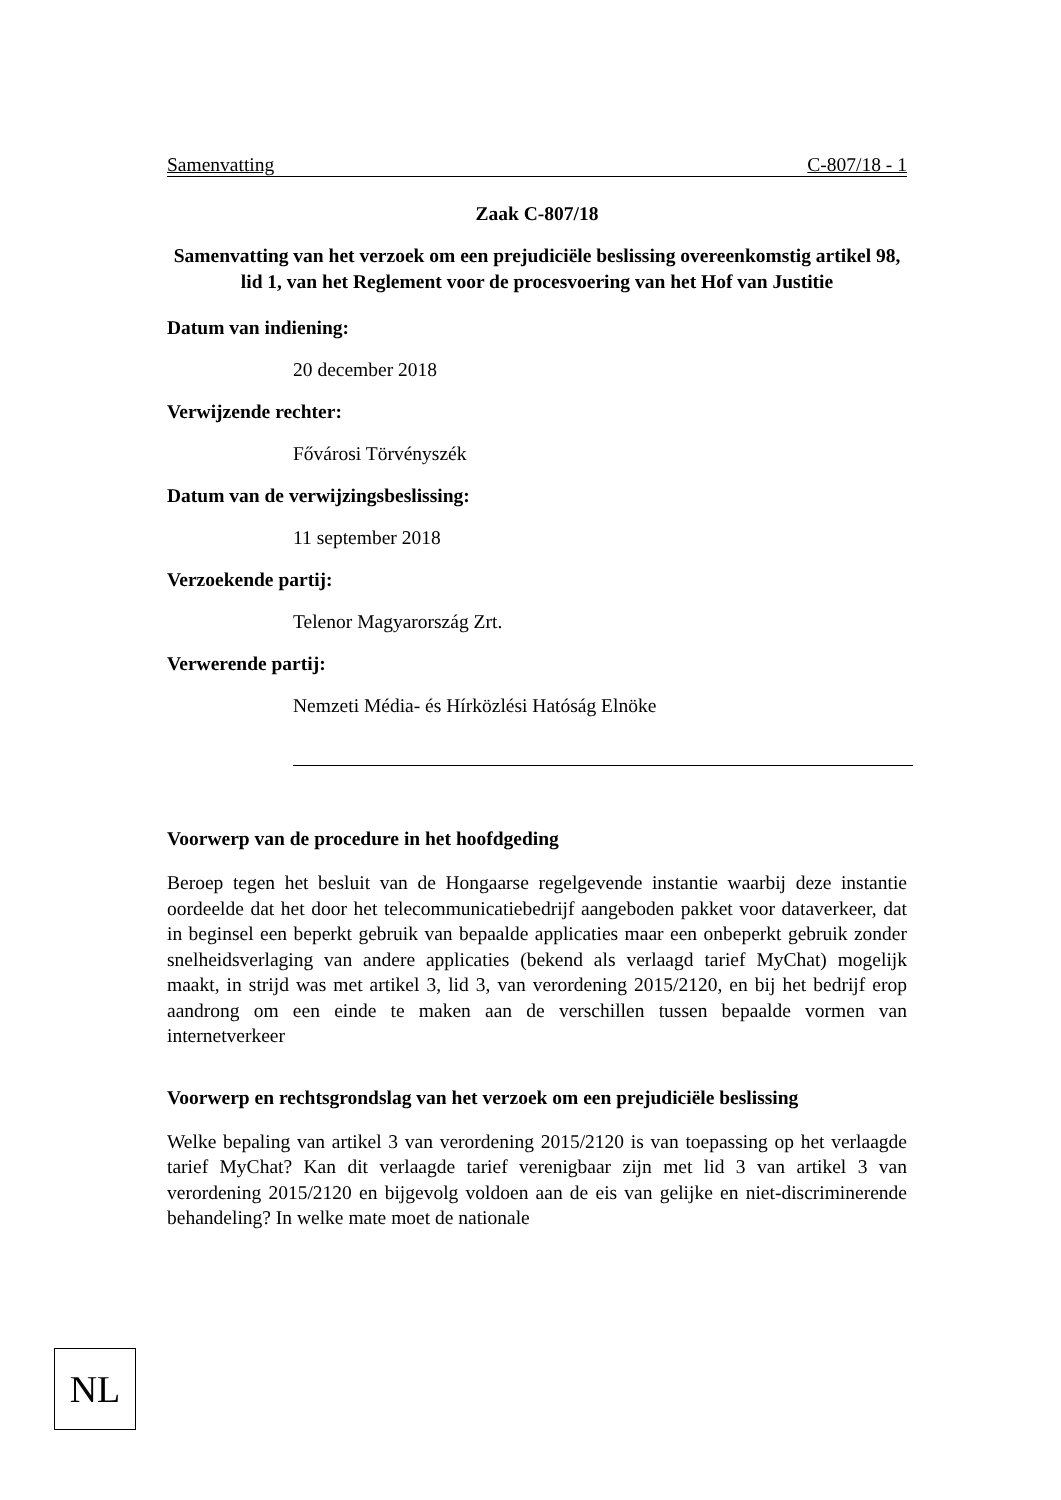Samenvatting C-807/18 - 1
Zaak C-807/18
Samenvatting van het verzoek om een prejudiciële beslissing overeenkomstig artikel 98, lid 1, van het Reglement voor de procesvoering van het Hof van Justitie
Datum van indiening:
20 december 2018
Verwijzende rechter:
Fővárosi Törvényszék
Datum van de verwijzingsbeslissing:
11 september 2018
Verzoekende partij:
Telenor Magyarország Zrt.
Verwerende partij:
Nemzeti Média- és Hírközlési Hatóság Elnöke
Voorwerp van de procedure in het hoofdgeding
Beroep tegen het besluit van de Hongaarse regelgevende instantie waarbij deze instantie oordeelde dat het door het telecommunicatiebedrijf aangeboden pakket voor dataverkeer, dat in beginsel een beperkt gebruik van bepaalde applicaties maar een onbeperkt gebruik zonder snelheidsverlaging van andere applicaties (bekend als verlaagd tarief MyChat) mogelijk maakt, in strijd was met artikel 3, lid 3, van verordening 2015/2120, en bij het bedrijf erop aandrong om een einde te maken aan de verschillen tussen bepaalde vormen van internetverkeer
Voorwerp en rechtsgrondslag van het verzoek om een prejudiciële beslissing
Welke bepaling van artikel 3 van verordening 2015/2120 is van toepassing op het verlaagde tarief MyChat? Kan dit verlaagde tarief verenigbaar zijn met lid 3 van artikel 3 van verordening 2015/2120 en bijgevolg voldoen aan de eis van gelijke en niet-discriminerende behandeling? In welke mate moet de nationale
NL